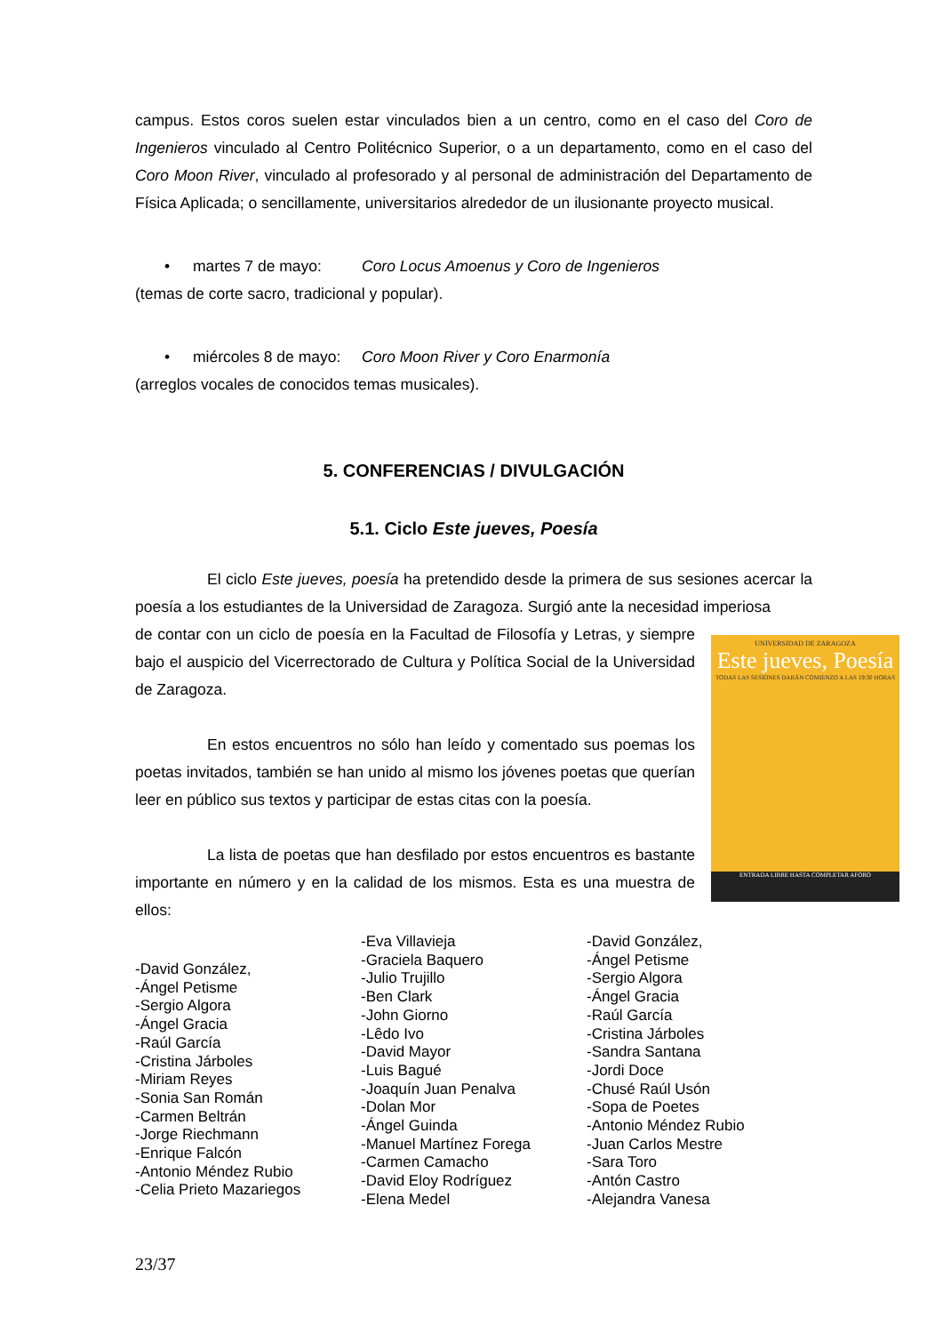campus. Estos coros suelen estar vinculados bien a un centro, como en el caso del Coro de Ingenieros vinculado al Centro Politécnico Superior, o a un departamento, como en el caso del Coro Moon River, vinculado al profesorado y al personal de administración del Departamento de Física Aplicada; o sencillamente, universitarios alrededor de un ilusionante proyecto musical.
• martes 7 de mayo: Coro Locus Amoenus y Coro de Ingenieros
(temas de corte sacro, tradicional y popular).
• miércoles 8 de mayo: Coro Moon River y Coro Enarmonía
(arreglos vocales de conocidos temas musicales).
5. CONFERENCIAS / DIVULGACIÓN
5.1. Ciclo Este jueves, Poesía
El ciclo Este jueves, poesía ha pretendido desde la primera de sus sesiones acercar la poesía a los estudiantes de la Universidad de Zaragoza. Surgió ante la necesidad imperiosa
UNIVERSIDAD DE ZARAGOZA
Este jueves, Poesía
TODAS LAS SESIONES DARÁN COMIENZO A LAS 19:30 HORAS
ENTRADA LIBRE HASTA COMPLETAR AFORO
de contar con un ciclo de poesía en la Facultad de Filosofía y Letras, y siempre bajo el auspicio del Vicerrectorado de Cultura y Política Social de la Universidad de Zaragoza.
En estos encuentros no sólo han leído y comentado sus poemas los poetas invitados, también se han unido al mismo los jóvenes poetas que querían leer en público sus textos y participar de estas citas con la poesía.
La lista de poetas que han desfilado por estos encuentros es bastante importante en número y en la calidad de los mismos. Esta es una muestra de ellos:
-David González,
-Ángel Petisme
-Sergio Algora
-Ángel Gracia
-Raúl García
-Cristina Járboles
-Miriam Reyes
-Sonia San Román
-Carmen Beltrán
-Jorge Riechmann
-Enrique Falcón
-Antonio Méndez Rubio
-Celia Prieto Mazariegos
-Eva Villavieja
-Graciela Baquero
-Julio Trujillo
-Ben Clark
-John Giorno
-Lêdo Ivo
-David Mayor
-Luis Bagué
-Joaquín Juan Penalva
-Dolan Mor
-Ángel Guinda
-Manuel Martínez Forega
-Carmen Camacho
-David Eloy Rodríguez
-Elena Medel
-David González,
-Ángel Petisme
-Sergio Algora
-Ángel Gracia
-Raúl García
-Cristina Járboles
-Sandra Santana
-Jordi Doce
-Chusé Raúl Usón
-Sopa de Poetes
-Antonio Méndez Rubio
-Juan Carlos Mestre
-Sara Toro
-Antón Castro
-Alejandra Vanesa
23/37